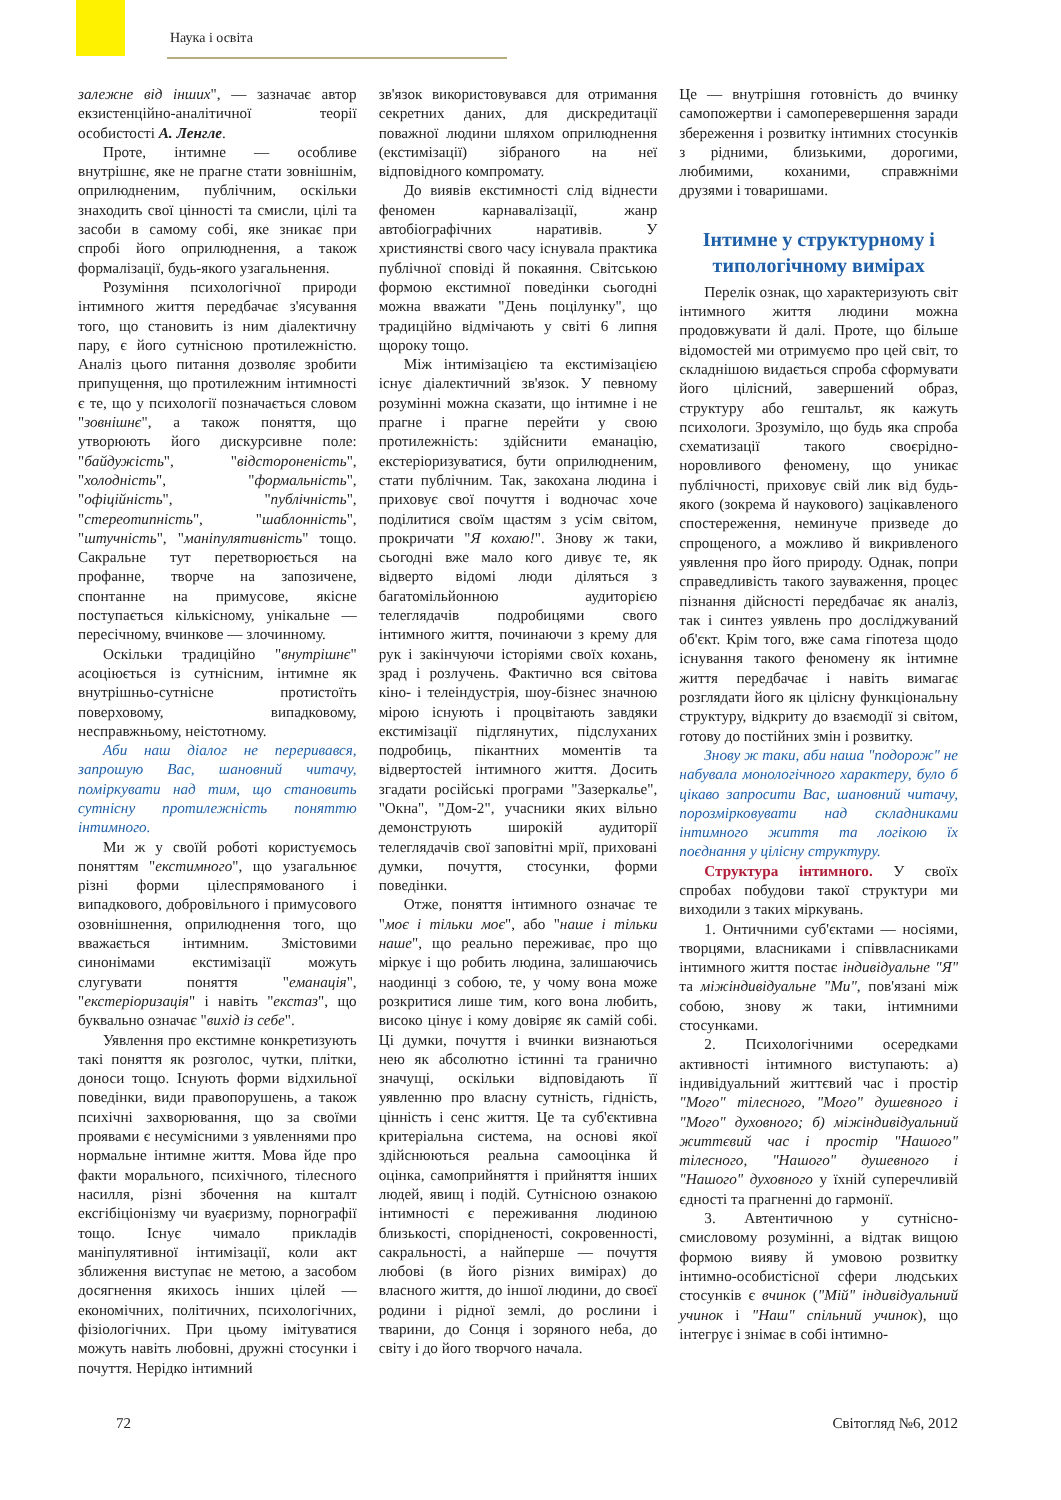Наука і освіта
залежне від інших", — зазначає автор екзистенційно-аналітичної теорії особистості А. Ленгле.
Проте, інтимне — особливе внутрішнє, яке не прагне стати зовнішнім, оприлюдненим, публічним, оскільки знаходить свої цінності та смисли, цілі та засоби в самому собі, яке зникає при спробі його оприлюднення, а також формалізації, будь-якого узагальнення.
Розуміння психологічної природи інтимного життя передбачає з'ясування того, що становить із ним діалектичну пару, є його сутнісною протилежністю. Аналіз цього питання дозволяє зробити припущення, що протилежним інтимності є те, що у психології позначається словом "зовнішнє", а також поняття, що утворюють його дискурсивне поле: "байдужість", "відстороненість", "холодність", "формальність", "офіційність", "публічність", "стереотипність", "шаблонність", "штучність", "маніпулятивність" тощо. Сакральне тут перетворюється на профанне, творче на запозичене, спонтанне на примусове, якісне поступається кількісному, унікальне — пересічному, вчинкове — злочинному.
Оскільки традиційно "внутрішнє" асоціюється із сутнісним, інтимне як внутрішньо-сутнісне протистоїть поверховому, випадковому, несправжньому, неістотному.
Аби наш діалог не переривався, запрошую Вас, шановний читачу, поміркувати над тим, що становить сутнісну протилежність поняттю інтимного.
Ми ж у своїй роботі користуємось поняттям "екстимного", що узагальнює різні форми цілеспрямованого і випадкового, добровільного і примусового озовнішнення, оприлюднення того, що вважається інтимним. Змістовими синонімами екстимізації можуть слугувати поняття "еманація", "екстеріоризація" і навіть "екстаз", що буквально означає "вихід із себе".
Уявлення про екстимне конкретизують такі поняття як розголос, чутки, плітки, доноси тощо. Існують форми відхильної поведінки, види правопорушень, а також психічні захворювання, що за своїми проявами є несумісними з уявленнями про нормальне інтимне життя. Мова йде про факти морального, психічного, тілесного насилля, різні збочення на кшталт ексгібіціонізму чи вуаєризму, порнографії тощо. Існує чимало прикладів маніпулятивної інтимізації, коли акт зближення виступає не метою, а засобом досягнення якихось інших цілей — економічних, політичних, психологічних, фізіологічних. При цьому імітуватися можуть навіть любовні, дружні стосунки і почуття. Нерідко інтимний
зв'язок використовувався для отримання секретних даних, для дискредитації поважної людини шляхом оприлюднення (екстимізації) зібраного на неї відповідного компромату.
До виявів екстимності слід віднести феномен карнавалізації, жанр автобіографічних наративів. У християнстві свого часу існувала практика публічної сповіді й покаяння. Світською формою екстимної поведінки сьогодні можна вважати "День поцілунку", що традиційно відмічають у світі 6 липня щороку тощо.
Між інтимізацією та екстимізацією існує діалектичний зв'язок. У певному розумінні можна сказати, що інтимне і не прагне і прагне перейти у свою протилежність: здійснити еманацію, екстеріоризуватися, бути оприлюдненим, стати публічним. Так, закохана людина і приховує свої почуття і водночас хоче поділитися своїм щастям з усім світом, прокричати "Я кохаю!". Знову ж таки, сьогодні вже мало кого дивує те, як відверто відомі люди діляться з багатомільйонною аудиторією телеглядачів подробицями свого інтимного життя, починаючи з крему для рук і закінчуючи історіями своїх кохань, зрад і розлучень. Фактично вся світова кіно- і телеіндустрія, шоу-бізнес значною мірою існують і процвітають завдяки екстимізації підглянутих, підслуханих подробиць, пікантних моментів та відвертостей інтимного життя. Досить згадати російські програми "Зазеркалье", "Окна", "Дом-2", учасники яких вільно демонструють широкій аудиторії телеглядачів свої заповітні мрії, приховані думки, почуття, стосунки, форми поведінки.
Отже, поняття інтимного означає те "моє і тільки моє", або "наше і тільки наше", що реально переживає, про що міркує і що робить людина, залишаючись наодинці з собою, те, у чому вона може розкритися лише тим, кого вона любить, високо цінує і кому довіряє як самій собі. Ці думки, почуття і вчинки визнаються нею як абсолютно істинні та гранично значущі, оскільки відповідають її уявленню про власну сутність, гідність, цінність і сенс життя. Це та суб'єктивна критеріальна система, на основі якої здійснюються реальна самооцінка й оцінка, самоприйняття і прийняття інших людей, явищ і подій. Сутнісною ознакою інтимності є переживання людиною близькості, спорідненості, сокровенності, сакральності, а найперше — почуття любові (в його різних вимірах) до власного життя, до іншої людини, до своєї родини і рідної землі, до рослини і тварини, до Сонця і зоряного неба, до світу і до його творчого начала.
Це — внутрішня готовність до вчинку самопожертви і самоперевершення заради збереження і розвитку інтимних стосунків з рідними, близькими, дорогими, любимими, коханими, справжніми друзями і товаришами.
Інтимне у структурному і типологічному вимірах
Перелік ознак, що характеризують світ інтимного життя людини можна продовжувати й далі. Проте, що більше відомостей ми отримуємо про цей світ, то складнішою видається спроба сформувати його цілісний, завершений образ, структуру або гештальт, як кажуть психологи. Зрозуміло, що будь яка спроба схематизації такого своєрідно-норовливого феномену, що уникає публічності, приховує свій лик від будь-якого (зокрема й наукового) зацікавленого спостереження, неминуче призведе до спрощеного, а можливо й викривленого уявлення про його природу. Однак, попри справедливість такого зауваження, процес пізнання дійсності передбачає як аналіз, так і синтез уявлень про досліджуваний об'єкт. Крім того, вже сама гіпотеза щодо існування такого феномену як інтимне життя передбачає і навіть вимагає розглядати його як цілісну функціональну структуру, відкриту до взаємодії зі світом, готову до постійних змін і розвитку.
Знову ж таки, аби наша "подорож" не набувала монологічного характеру, було б цікаво запросити Вас, шановний читачу, порозмірковувати над складниками інтимного життя та логікою їх поєднання у цілісну структуру.
Структура інтимного. У своїх спробах побудови такої структури ми виходили з таких міркувань.
1. Онтичними суб'єктами — носіями, творцями, власниками і співвласниками інтимного життя постає індивідуальне "Я" та міжіндивідуальне "Ми", пов'язані між собою, знову ж таки, інтимними стосунками.
2. Психологічними осередками активності інтимного виступають: а) індивідуальний життєвий час і простір "Мого" тілесного, "Мого" душевного і "Мого" духовного; б) міжіндивідуальний життєвий час і простір "Нашого" тілесного, "Нашого" душевного і "Нашого" духовного у їхній суперечливій єдності та прагненні до гармонії.
3. Автентичною у сутнісно-смисловому розумінні, а відтак вищою формою вияву й умовою розвитку інтимно-особистісної сфери людських стосунків є вчинок ("Мій" індивідуальний учинок і "Наш" спільний учинок), що інтегрує і знімає в собі інтимно-
72 Світогляд №6, 2012